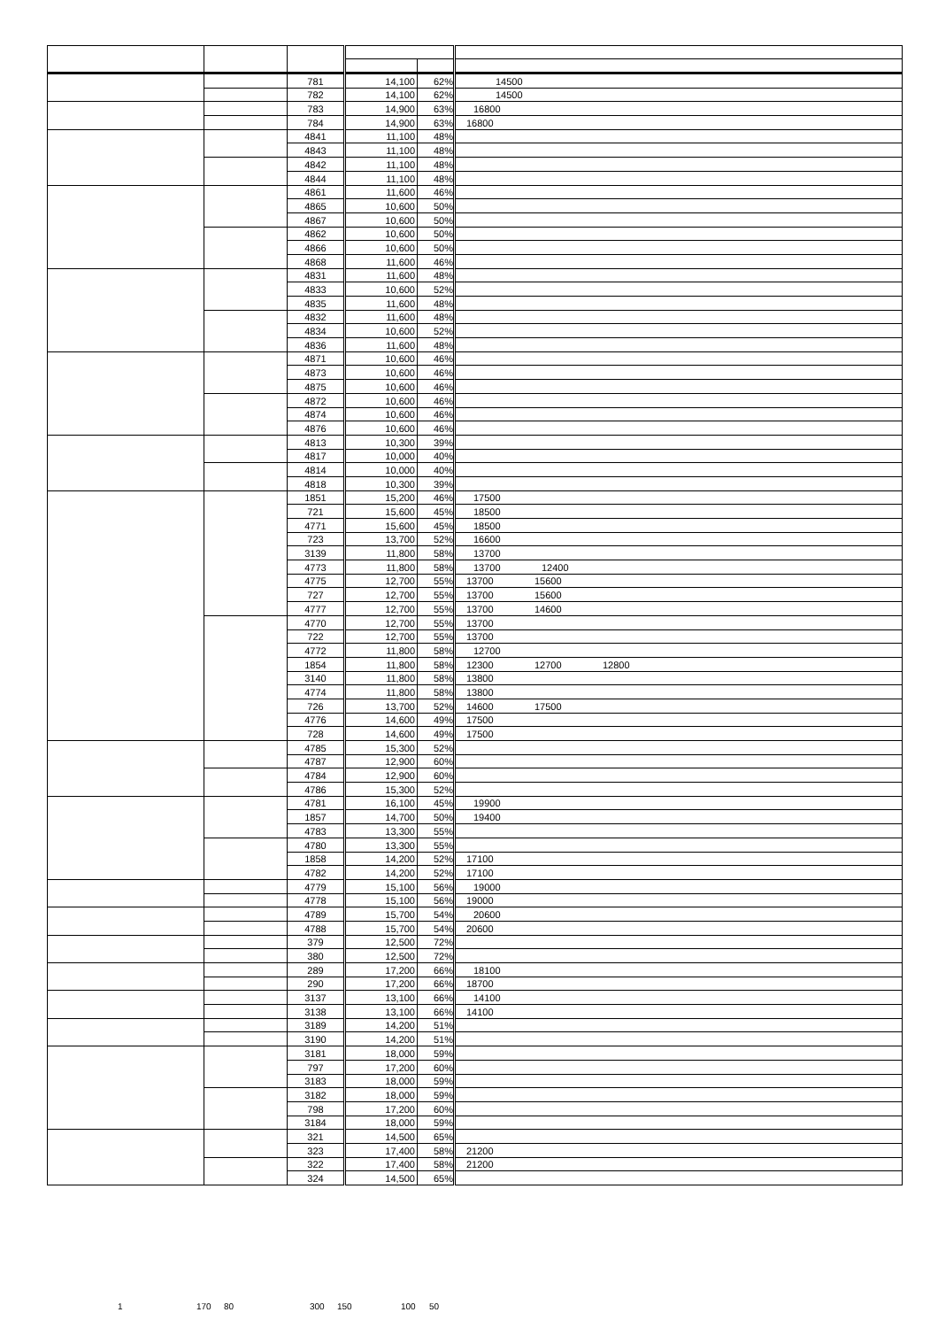| | | 781 | 14,100 | 62% | 14500 |
| | | 782 | 14,100 | 62% | 14500 |
| | | 783 | 14,900 | 63% | 16800 |
| | | 784 | 14,900 | 63% | 16800 |
| | | 4841 | 11,100 | 48% | |
| | | 4843 | 11,100 | 48% | |
| | | 4842 | 11,100 | 48% | |
| | | 4844 | 11,100 | 48% | |
| | | 4861 | 11,600 | 46% | |
| | | 4865 | 10,600 | 50% | |
| | | 4867 | 10,600 | 50% | |
| | | 4862 | 10,600 | 50% | |
| | | 4866 | 10,600 | 50% | |
| | | 4868 | 11,600 | 46% | |
| | | 4831 | 11,600 | 48% | |
| | | 4833 | 10,600 | 52% | |
| | | 4835 | 11,600 | 48% | |
| | | 4832 | 11,600 | 48% | |
| | | 4834 | 10,600 | 52% | |
| | | 4836 | 11,600 | 48% | |
| | | 4871 | 10,600 | 46% | |
| | | 4873 | 10,600 | 46% | |
| | | 4875 | 10,600 | 46% | |
| | | 4872 | 10,600 | 46% | |
| | | 4874 | 10,600 | 46% | |
| | | 4876 | 10,600 | 46% | |
| | | 4813 | 10,300 | 39% | |
| | | 4817 | 10,000 | 40% | |
| | | 4814 | 10,000 | 40% | |
| | | 4818 | 10,300 | 39% | |
| | | 1851 | 15,200 | 46% | 17500 |
| | | 721 | 15,600 | 45% | 18500 |
| | | 4771 | 15,600 | 45% | 18500 |
| | | 723 | 13,700 | 52% | 16600 |
| | | 3139 | 11,800 | 58% | 13700 |
| | | 4773 | 11,800 | 58% | 13700 12400 |
| | | 4775 | 12,700 | 55% | 13700 15600 |
| | | 727 | 12,700 | 55% | 13700 15600 |
| | | 4777 | 12,700 | 55% | 13700 14600 |
| | | 4770 | 12,700 | 55% | 13700 |
| | | 722 | 12,700 | 55% | 13700 |
| | | 4772 | 11,800 | 58% | 12700 |
| | | 1854 | 11,800 | 58% | 12300 12700 12800 |
| | | 3140 | 11,800 | 58% | 13800 |
| | | 4774 | 11,800 | 58% | 13800 |
| | | 726 | 13,700 | 52% | 14600 17500 |
| | | 4776 | 14,600 | 49% | 17500 |
| | | 728 | 14,600 | 49% | 17500 |
| | | 4785 | 15,300 | 52% | |
| | | 4787 | 12,900 | 60% | |
| | | 4784 | 12,900 | 60% | |
| | | 4786 | 15,300 | 52% | |
| | | 4781 | 16,100 | 45% | 19900 |
| | | 1857 | 14,700 | 50% | 19400 |
| | | 4783 | 13,300 | 55% | |
| | | 4780 | 13,300 | 55% | |
| | | 1858 | 14,200 | 52% | 17100 |
| | | 4782 | 14,200 | 52% | 17100 |
| | | 4779 | 15,100 | 56% | 19000 |
| | | 4778 | 15,100 | 56% | 19000 |
| | | 4789 | 15,700 | 54% | 20600 |
| | | 4788 | 15,700 | 54% | 20600 |
| | | 379 | 12,500 | 72% | |
| | | 380 | 12,500 | 72% | |
| | | 289 | 17,200 | 66% | 18100 |
| | | 290 | 17,200 | 66% | 18700 |
| | | 3137 | 13,100 | 66% | 14100 |
| | | 3138 | 13,100 | 66% | 14100 |
| | | 3189 | 14,200 | 51% | |
| | | 3190 | 14,200 | 51% | |
| | | 3181 | 18,000 | 59% | |
| | | 797 | 17,200 | 60% | |
| | | 3183 | 18,000 | 59% | |
| | | 3182 | 18,000 | 59% | |
| | | 798 | 17,200 | 60% | |
| | | 3184 | 18,000 | 59% | |
| | | 321 | 14,500 | 65% | |
| | | 323 | 17,400 | 58% | 21200 |
| | | 322 | 17,400 | 58% | 21200 |
| | | 324 | 14,500 | 65% | |
1 170 80 300 150 100 50